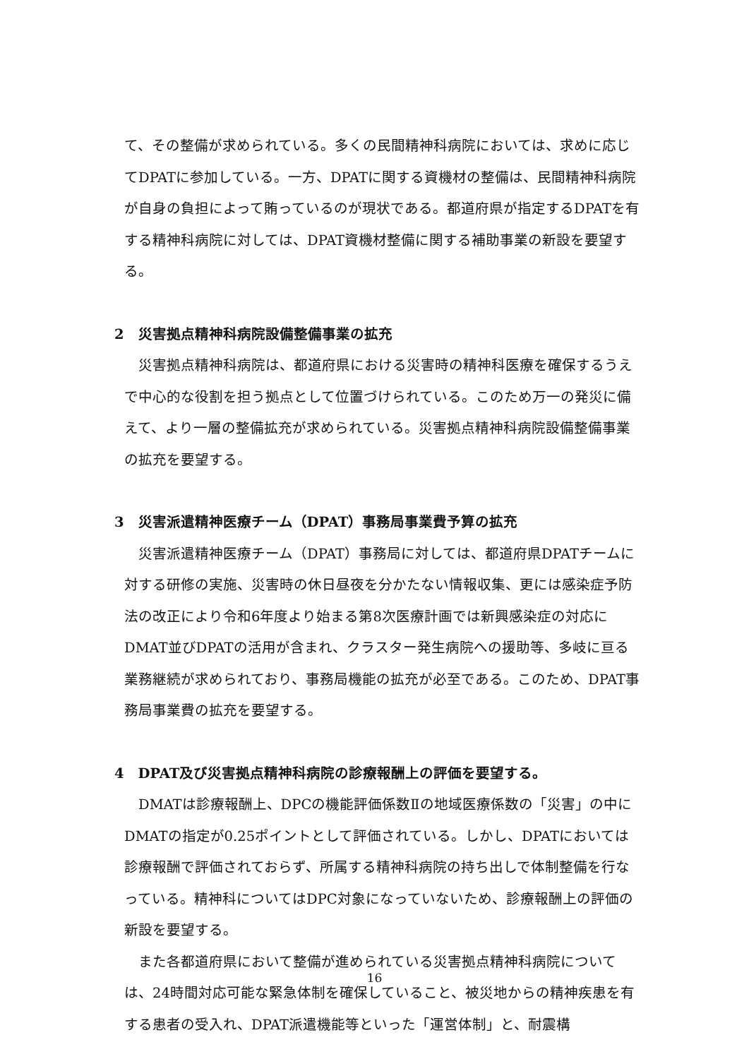て、その整備が求められている。多くの民間精神科病院においては、求めに応じてDPATに参加している。一方、DPATに関する資機材の整備は、民間精神科病院が自身の負担によって賄っているのが現状である。都道府県が指定するDPATを有する精神科病院に対しては、DPAT資機材整備に関する補助事業の新設を要望する。
2　災害拠点精神科病院設備整備事業の拡充
災害拠点精神科病院は、都道府県における災害時の精神科医療を確保するうえで中心的な役割を担う拠点として位置づけられている。このため万一の発災に備えて、より一層の整備拡充が求められている。災害拠点精神科病院設備整備事業の拡充を要望する。
3　災害派遣精神医療チーム（DPAT）事務局事業費予算の拡充
災害派遣精神医療チーム（DPAT）事務局に対しては、都道府県DPATチームに対する研修の実施、災害時の休日昼夜を分かたない情報収集、更には感染症予防法の改正により令和6年度より始まる第8次医療計画では新興感染症の対応にDMAT並びDPATの活用が含まれ、クラスター発生病院への援助等、多岐に亘る業務継続が求められており、事務局機能の拡充が必至である。このため、DPAT事務局事業費の拡充を要望する。
4　DPAT及び災害拠点精神科病院の診療報酬上の評価を要望する。
DMATは診療報酬上、DPCの機能評価係数Ⅱの地域医療係数の「災害」の中にDMATの指定が0.25ポイントとして評価されている。しかし、DPATにおいては診療報酬で評価されておらず、所属する精神科病院の持ち出しで体制整備を行なっている。精神科についてはDPC対象になっていないため、診療報酬上の評価の新設を要望する。
また各都道府県において整備が進められている災害拠点精神科病院については、24時間対応可能な緊急体制を確保していること、被災地からの精神疾患を有する患者の受入れ、DPAT派遣機能等といった「運営体制」と、耐震構
16